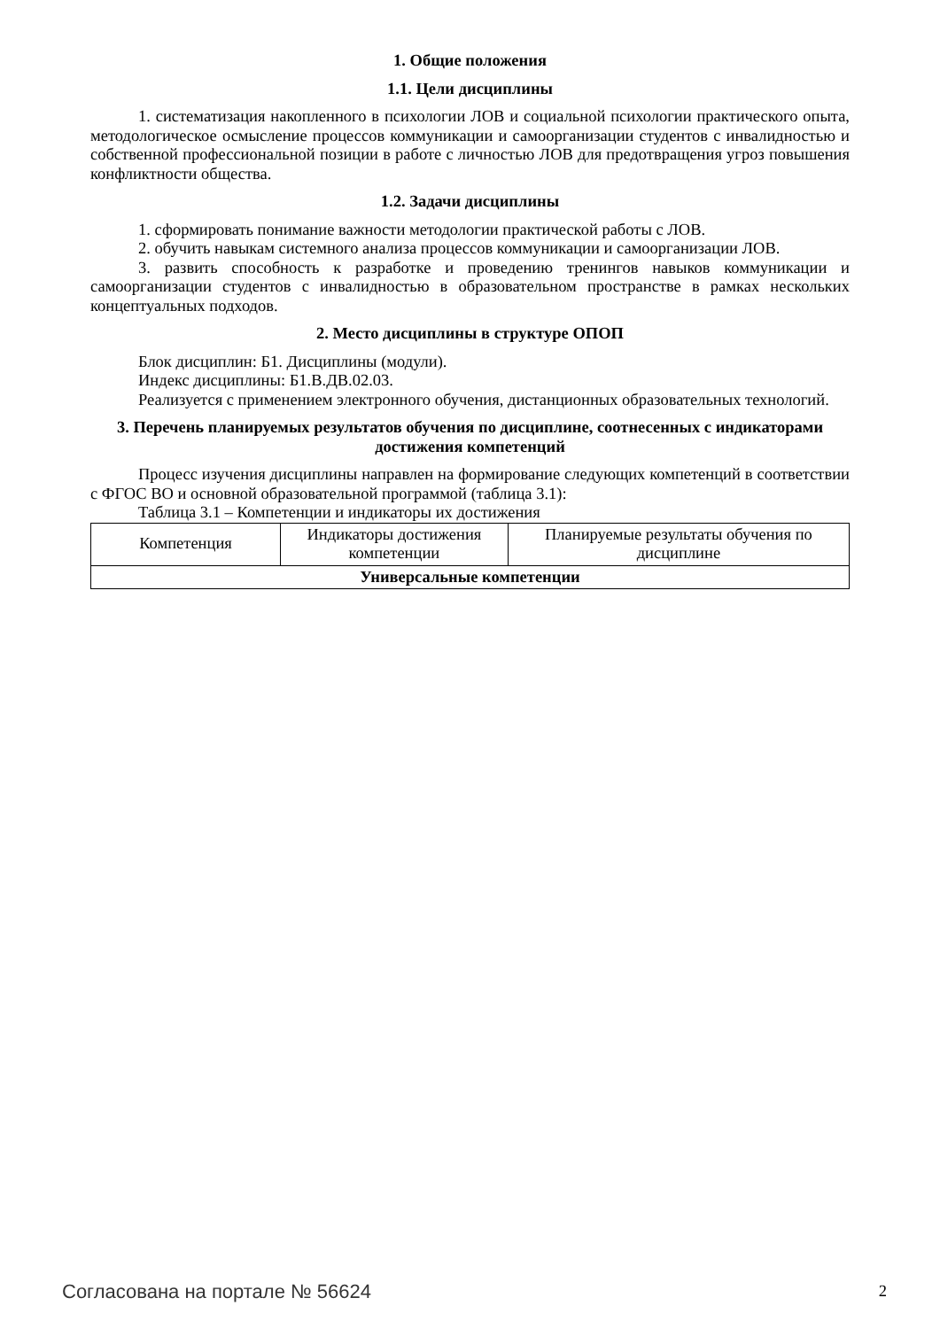1. Общие положения
1.1. Цели дисциплины
1. систематизация накопленного в психологии ЛОВ и социальной психологии практического опыта, методологическое осмысление процессов коммуникации и самоорганизации студентов с инвалидностью и собственной профессиональной позиции в работе с личностью ЛОВ для предотвращения угроз повышения конфликтности общества.
1.2. Задачи дисциплины
1. сформировать понимание важности методологии практической работы с ЛОВ.
2. обучить навыкам системного анализа процессов коммуникации и самоорганизации ЛОВ.
3. развить способность к разработке и проведению тренингов навыков коммуникации и самоорганизации студентов с инвалидностью в образовательном пространстве в рамках нескольких концептуальных подходов.
2. Место дисциплины в структуре ОПОП
Блок дисциплин: Б1. Дисциплины (модули).
Индекс дисциплины: Б1.В.ДВ.02.03.
Реализуется с применением электронного обучения, дистанционных образовательных технологий.
3. Перечень планируемых результатов обучения по дисциплине, соотнесенных с индикаторами достижения компетенций
Процесс изучения дисциплины направлен на формирование следующих компетенций в соответствии с ФГОС ВО и основной образовательной программой (таблица 3.1):
Таблица 3.1 – Компетенции и индикаторы их достижения
| Компетенция | Индикаторы достижения компетенции | Планируемые результаты обучения по дисциплине |
| Универсальные компетенции | | |
Согласована на портале № 56624 2